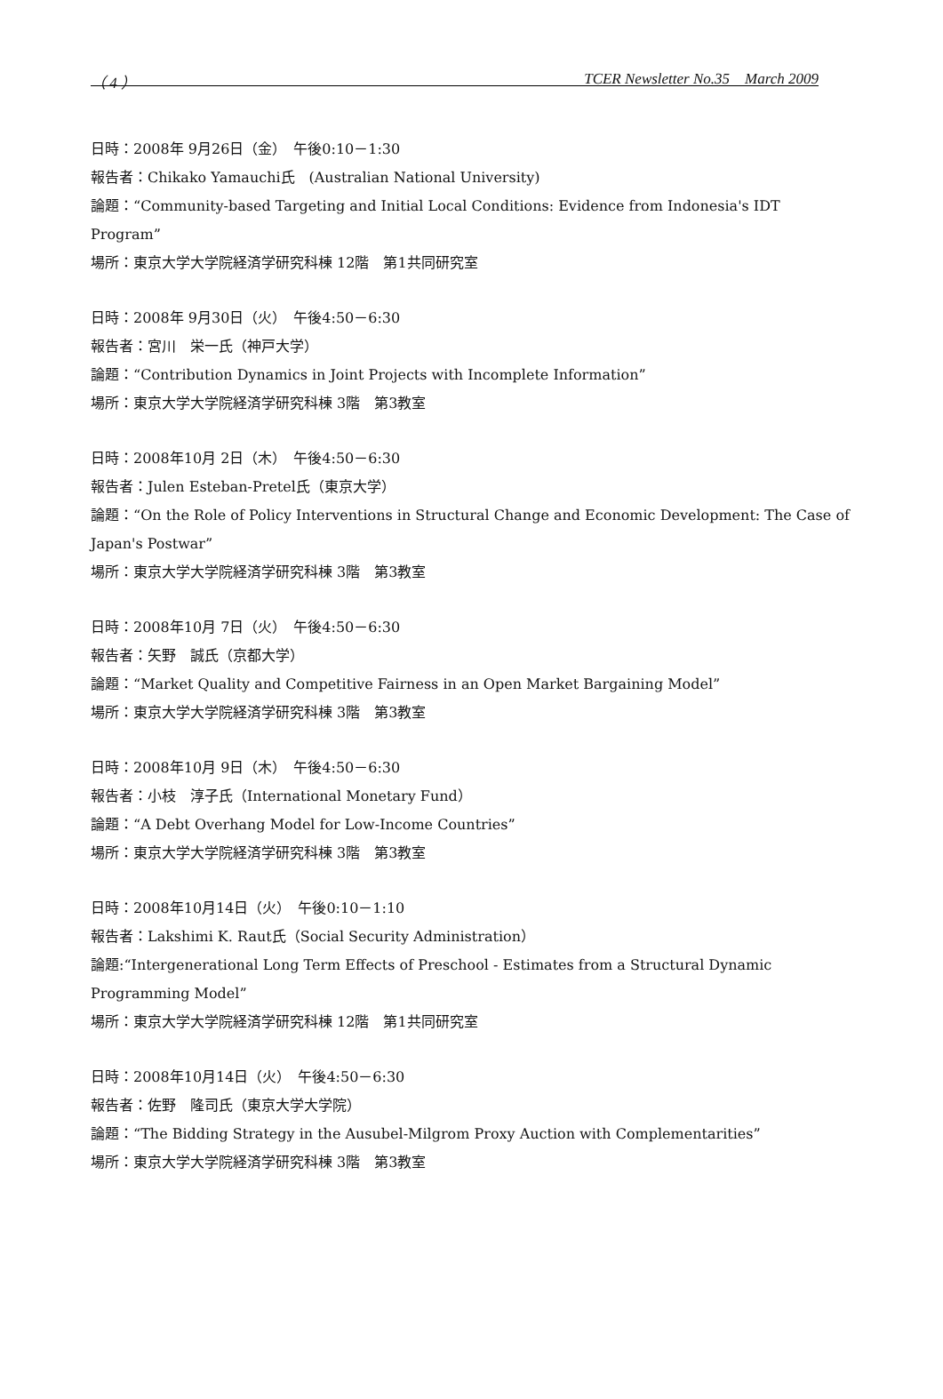（ 4 ） TCER Newsletter No.35　March 2009
日時：2008年 9月26日（金）　午後0:10－1:30
報告者：Chikako Yamauchi氏　(Australian National University)
論題：“Community-based Targeting and Initial Local Conditions: Evidence from Indonesia's IDT Program”
場所：東京大学大学院経済学研究科棟 12階　第1共同研究室
日時：2008年 9月30日（火）　午後4:50－6:30
報告者：宮川　栄一氏（神戸大学）
論題：“Contribution Dynamics in Joint Projects with Incomplete Information”
場所：東京大学大学院経済学研究科棟 3階　第3教室
日時：2008年10月 2日（木）　午後4:50－6:30
報告者：Julen Esteban-Pretel氏（東京大学）
論題：“On the Role of Policy Interventions in Structural Change and Economic Development: The Case of Japan's Postwar”
場所：東京大学大学院経済学研究科棟 3階　第3教室
日時：2008年10月 7日（火）　午後4:50－6:30
報告者：矢野　誠氏（京都大学）
論題：“Market Quality and Competitive Fairness in an Open Market Bargaining Model”
場所：東京大学大学院経済学研究科棟 3階　第3教室
日時：2008年10月 9日（木）　午後4:50－6:30
報告者：小枝　淳子氏（International Monetary Fund）
論題：“A Debt Overhang Model for Low-Income Countries”
場所：東京大学大学院経済学研究科棟 3階　第3教室
日時：2008年10月14日（火）　午後0:10－1:10
報告者：Lakshimi K. Raut氏（Social Security Administration）
論題:“Intergenerational Long Term Effects of Preschool - Estimates from a Structural Dynamic Programming Model”
場所：東京大学大学院経済学研究科棟 12階　第1共同研究室
日時：2008年10月14日（火）　午後4:50－6:30
報告者：佐野　隆司氏（東京大学大学院）
論題：“The Bidding Strategy in the Ausubel-Milgrom Proxy Auction with Complementarities”
場所：東京大学大学院経済学研究科棟 3階　第3教室